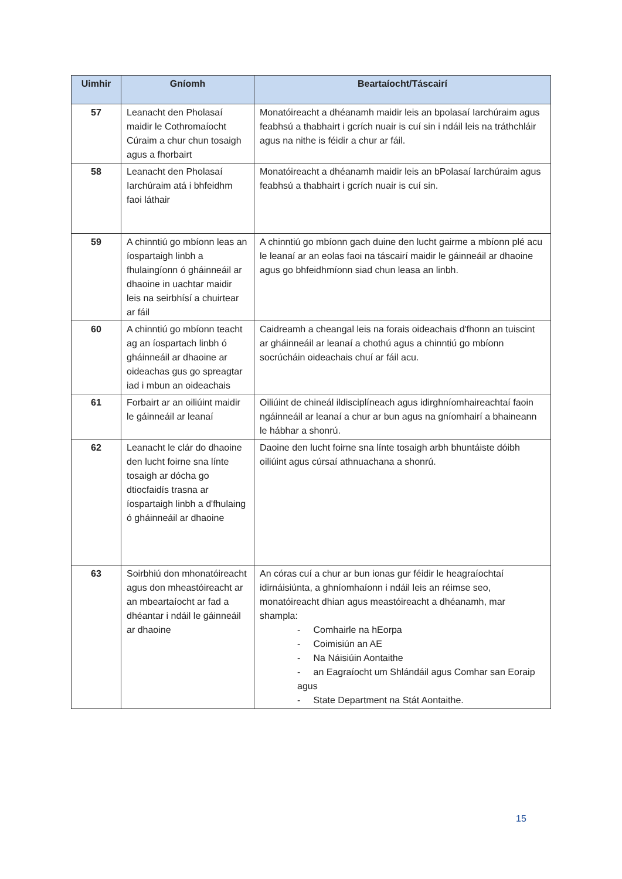| Uimhir | Gníomh | Beartaíocht/Táscairí |
| --- | --- | --- |
| 57 | Leanacht den Pholasaí maidir le Cothromaíocht Cúraim a chur chun tosaigh agus a fhorbairt | Monatóireacht a dhéanamh maidir leis an bpolasaí Iarchúraim agus feabhsú a thabhairt i gcrích nuair is cuí sin i ndáil leis na tráthchláir agus na nithe is féidir a chur ar fáil. |
| 58 | Leanacht den Pholasaí Iarchúraim atá i bhfeidhm faoi láthair | Monatóireacht a dhéanamh maidir leis an bPolasaí Iarchúraim agus feabhsú a thabhairt i gcrích nuair is cuí sin. |
| 59 | A chinntiú go mbíonn leas an íospartaigh linbh a fhulaingíonn ó gháinneáil ar dhaoine in uachtar maidir leis na seirbhísí a chuirtear ar fáil | A chinntiú go mbíonn gach duine den lucht gairme a mbíonn plé acu le leanaí ar an eolas faoi na táscairí maidir le gáinneáil ar dhaoine agus go bhfeidhmíonn siad chun leasa an linbh. |
| 60 | A chinntiú go mbíonn teacht ag an íospartach linbh ó gháinneáil ar dhaoine ar oideachas gus go spreagtar iad i mbun an oideachais | Caidreamh a cheangal leis na forais oideachais d'fhonn an tuiscint ar gháinneáil ar leanaí a chothú agus a chinntiú go mbíonn socrúcháin oideachais chuí ar fáil acu. |
| 61 | Forbairt ar an oiliúint maidir le gáinneáil ar leanaí | Oiliúint de chineál ildisciplíneach agus idirghníomhaireachtaí faoin ngáinneáil ar leanaí a chur ar bun agus na gníomhairí a bhaineann le hábhar a shonrú. |
| 62 | Leanacht le clár do dhaoine den lucht foirne sna línte tosaigh ar dócha go dtiocfaidís trasna ar íospartaigh linbh a d'fhulaing ó gháinneáil ar dhaoine | Daoine den lucht foirne sna línte tosaigh arbh bhuntáiste dóibh oiliúint agus cúrsaí athnuachana a shonrú. |
| 63 | Soirbhiú don mhonatóireacht agus don mheastóireacht ar an mbeartaíocht ar fad a dhéantar i ndáil le gáinneáil ar dhaoine | An córas cuí a chur ar bun ionas gur féidir le heagraíochtaí idirnáisiúnta, a ghníomhaíonn i ndáil leis an réimse seo, monatóireacht dhian agus meastóireacht a dhéanamh, mar shampla: - Comhairle na hEorpa - Coimisiún an AE - Na Náisiúin Aontaithe - an Eagraíocht um Shlándáil agus Comhar san Eoraip agus - State Department na Stát Aontaithe. |
15